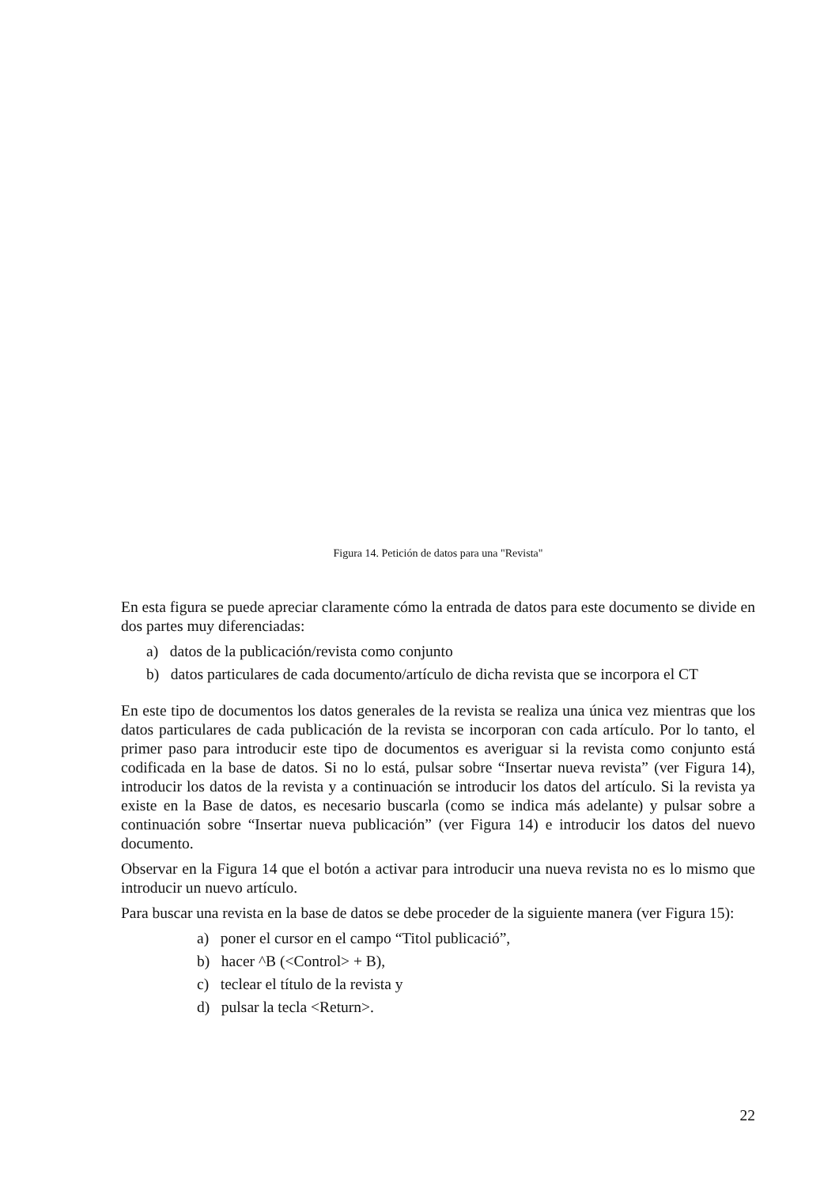Figura 14. Petición de datos para una "Revista"
En esta figura se puede apreciar claramente cómo la entrada de datos para este documento se divide en dos partes muy diferenciadas:
a) datos de la publicación/revista como conjunto
b) datos particulares de cada documento/artículo de dicha revista que se incorpora el CT
En este tipo de documentos los datos generales de la revista se realiza una única vez mientras que los datos particulares de cada publicación de la revista se incorporan con cada artículo. Por lo tanto, el primer paso para introducir este tipo de documentos es averiguar si la revista como conjunto está codificada en la base de datos. Si no lo está, pulsar sobre “Insertar nueva revista” (ver Figura 14), introducir los datos de la revista y a continuación se introducir los datos del artículo. Si la revista ya existe en la Base de datos, es necesario buscarla (como se indica más adelante) y pulsar sobre a continuación sobre “Insertar nueva publicación” (ver Figura 14) e introducir los datos del nuevo documento.
Observar en la Figura 14 que el botón a activar para introducir una nueva revista no es lo mismo que introducir un nuevo artículo.
Para buscar una revista en la base de datos se debe proceder de la siguiente manera (ver Figura 15):
a) poner el cursor en el campo “Titol publicació”,
b) hacer ^B (<Control> + B),
c) teclear el título de la revista y
d) pulsar la tecla <Return>.
22